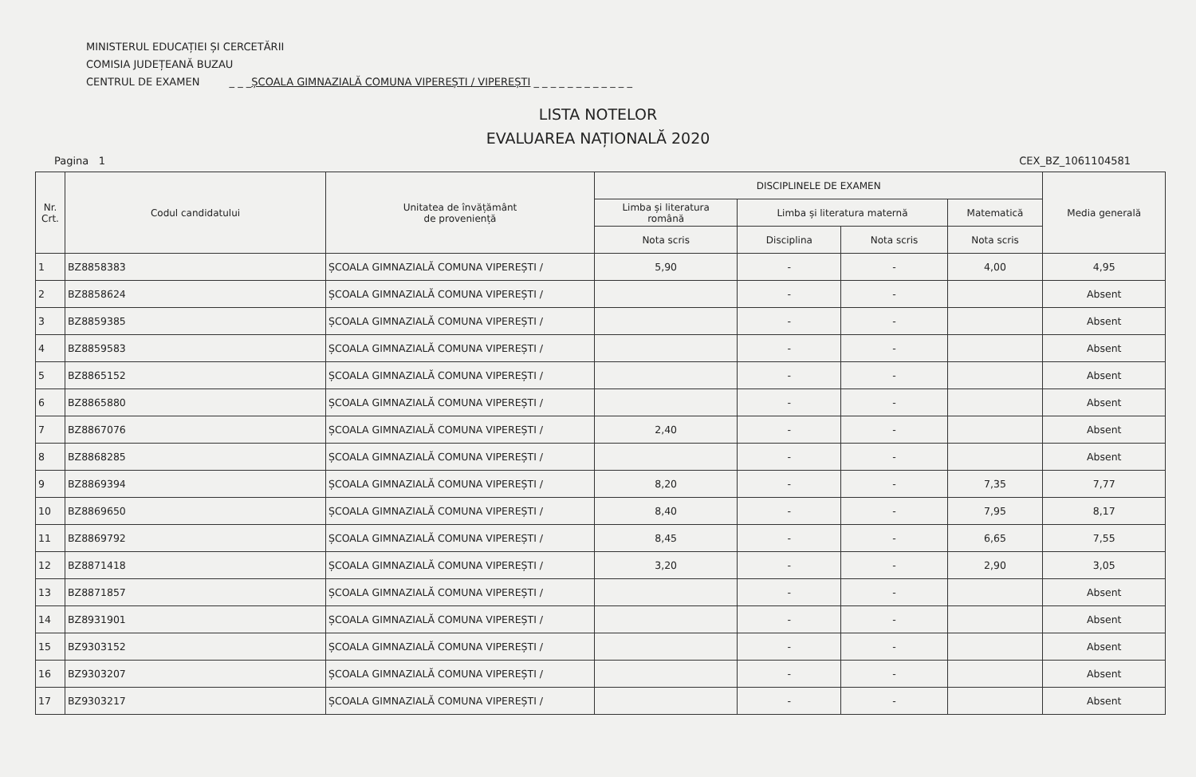MINISTERUL EDUCAȚIEI ȘI CERCETĂRII
COMISIA JUDEȚEANĂ BUZAU
CENTRUL DE EXAMEN _ _ _ȘCOALA GIMNAZIALĂ COMUNA VIPEREȘTI / VIPEREȘTI _ _ _ _ _ _ _ _ _ _ _ _
LISTA NOTELOR
EVALUAREA NAȚIONALĂ 2020
Pagina 1 CEX_BZ_1061104581
| Nr. Crt. | Codul candidatului | Unitatea de învățământ de proveniență | DISCIPLINELE DE EXAMEN | | | | Media generală |
| --- | --- | --- | --- | --- | --- | --- | --- |
| | | | Limba și literatura română | Limba și literatura maternă | | Matematică | |
| | | | Nota scris | Disciplina | Nota scris | Nota scris | |
| 1 | BZ8858383 | ȘCOALA GIMNAZIALĂ COMUNA VIPEREȘTI / | 5,90 | - | - | 4,00 | 4,95 |
| 2 | BZ8858624 | ȘCOALA GIMNAZIALĂ COMUNA VIPEREȘTI / | | - | - | | Absent |
| 3 | BZ8859385 | ȘCOALA GIMNAZIALĂ COMUNA VIPEREȘTI / | | - | - | | Absent |
| 4 | BZ8859583 | ȘCOALA GIMNAZIALĂ COMUNA VIPEREȘTI / | | - | - | | Absent |
| 5 | BZ8865152 | ȘCOALA GIMNAZIALĂ COMUNA VIPEREȘTI / | | - | - | | Absent |
| 6 | BZ8865880 | ȘCOALA GIMNAZIALĂ COMUNA VIPEREȘTI / | | - | - | | Absent |
| 7 | BZ8867076 | ȘCOALA GIMNAZIALĂ COMUNA VIPEREȘTI / | 2,40 | - | - | | Absent |
| 8 | BZ8868285 | ȘCOALA GIMNAZIALĂ COMUNA VIPEREȘTI / | | - | - | | Absent |
| 9 | BZ8869394 | ȘCOALA GIMNAZIALĂ COMUNA VIPEREȘTI / | 8,20 | - | - | 7,35 | 7,77 |
| 10 | BZ8869650 | ȘCOALA GIMNAZIALĂ COMUNA VIPEREȘTI / | 8,40 | - | - | 7,95 | 8,17 |
| 11 | BZ8869792 | ȘCOALA GIMNAZIALĂ COMUNA VIPEREȘTI / | 8,45 | - | - | 6,65 | 7,55 |
| 12 | BZ8871418 | ȘCOALA GIMNAZIALĂ COMUNA VIPEREȘTI / | 3,20 | - | - | 2,90 | 3,05 |
| 13 | BZ8871857 | ȘCOALA GIMNAZIALĂ COMUNA VIPEREȘTI / | | - | - | | Absent |
| 14 | BZ8931901 | ȘCOALA GIMNAZIALĂ COMUNA VIPEREȘTI / | | - | - | | Absent |
| 15 | BZ9303152 | ȘCOALA GIMNAZIALĂ COMUNA VIPEREȘTI / | | - | - | | Absent |
| 16 | BZ9303207 | ȘCOALA GIMNAZIALĂ COMUNA VIPEREȘTI / | | - | - | | Absent |
| 17 | BZ9303217 | ȘCOALA GIMNAZIALĂ COMUNA VIPEREȘTI / | | - | - | | Absent |